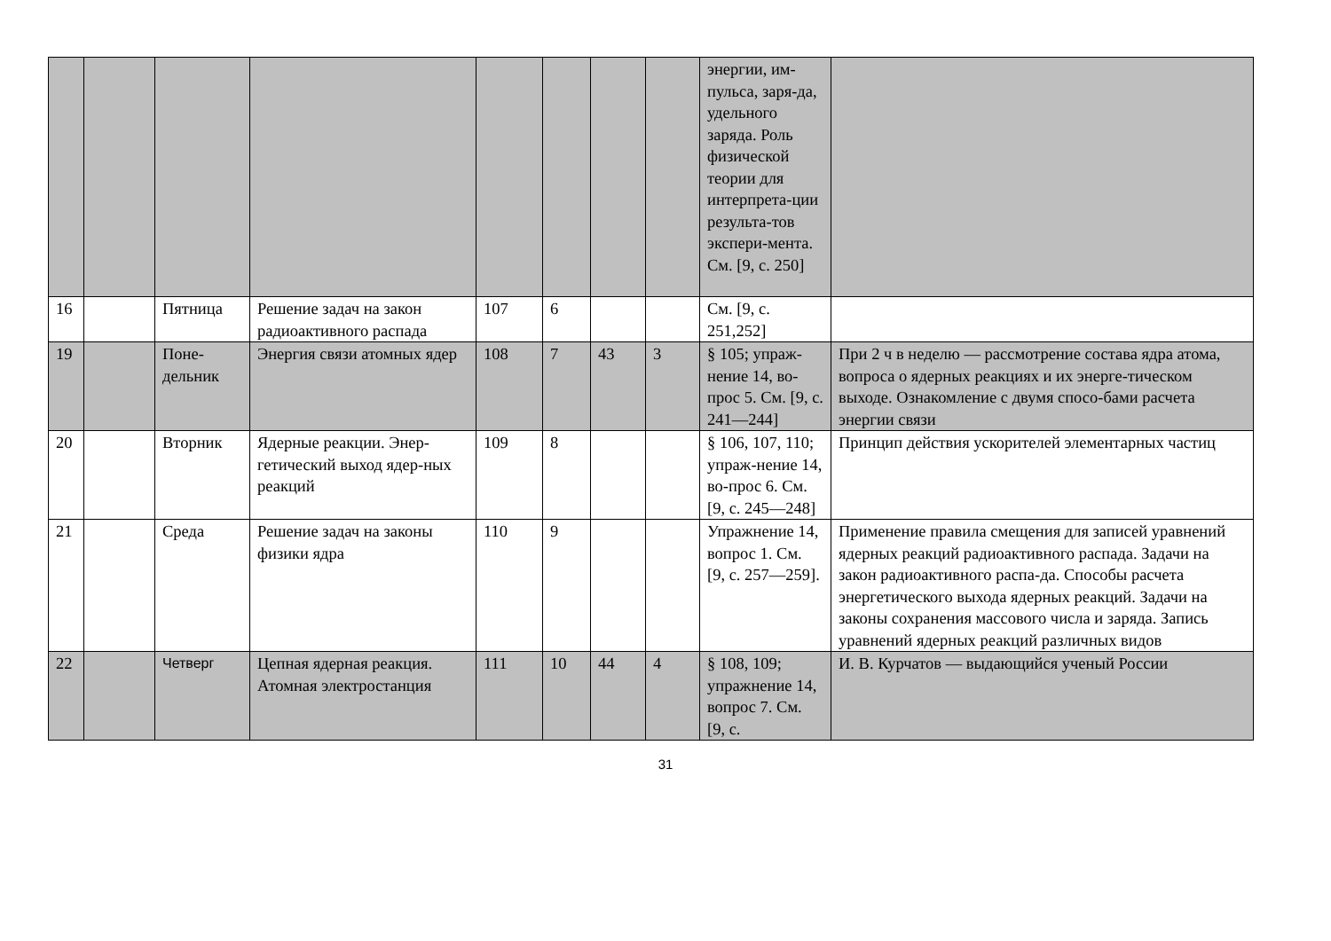| | | | | | | | | энергии, им-пульса, заря-да, удельного заряда. Роль физической теории для интерпрета-ции результа-тов экспери-мента. См. [9, с. 250] | |
| 16 | | Пятница | Решение задач на закон радиоактивного распада | 107 | 6 | | | См. [9, с. 251,252] | |
| 19 | | Поне-дельник | Энергия связи атомных ядер | 108 | 7 | 43 | 3 | § 105; упраж-нение 14, во-прос 5. См. [9, с. 241—244] | При 2 ч в неделю — рассмотрение состава ядра атома, вопроса о ядерных реакциях и их энерге-тическом выходе. Ознакомление с двумя спосо-бами расчета энергии связи |
| 20 | | Вторник | Ядерные реакции. Энер-гетический выход ядер-ных реакций | 109 | 8 | | | § 106, 107, 110; упраж-нение 14, во-прос 6. См. [9, с. 245—248] | Принцип действия ускорителей элементарных частиц |
| 21 | | Среда | Решение задач на законы физики ядра | 110 | 9 | | | Упражнение 14, вопрос 1. См. [9, с. 257—259]. | Применение правила смещения для записей уравнений ядерных реакций радиоактивного распада. Задачи на закон радиоактивного распа-да. Способы расчета энергетического выхода ядерных реакций. Задачи на законы сохранения массового числа и заряда. Запись уравнений ядерных реакций различных видов |
| 22 | | Четверг | Цепная ядерная реакция. Атомная электростанция | 111 | 10 | 44 | 4 | § 108, 109; упражнение 14, вопрос 7. См. [9, с. | И. В. Курчатов — выдающийся ученый России |
31